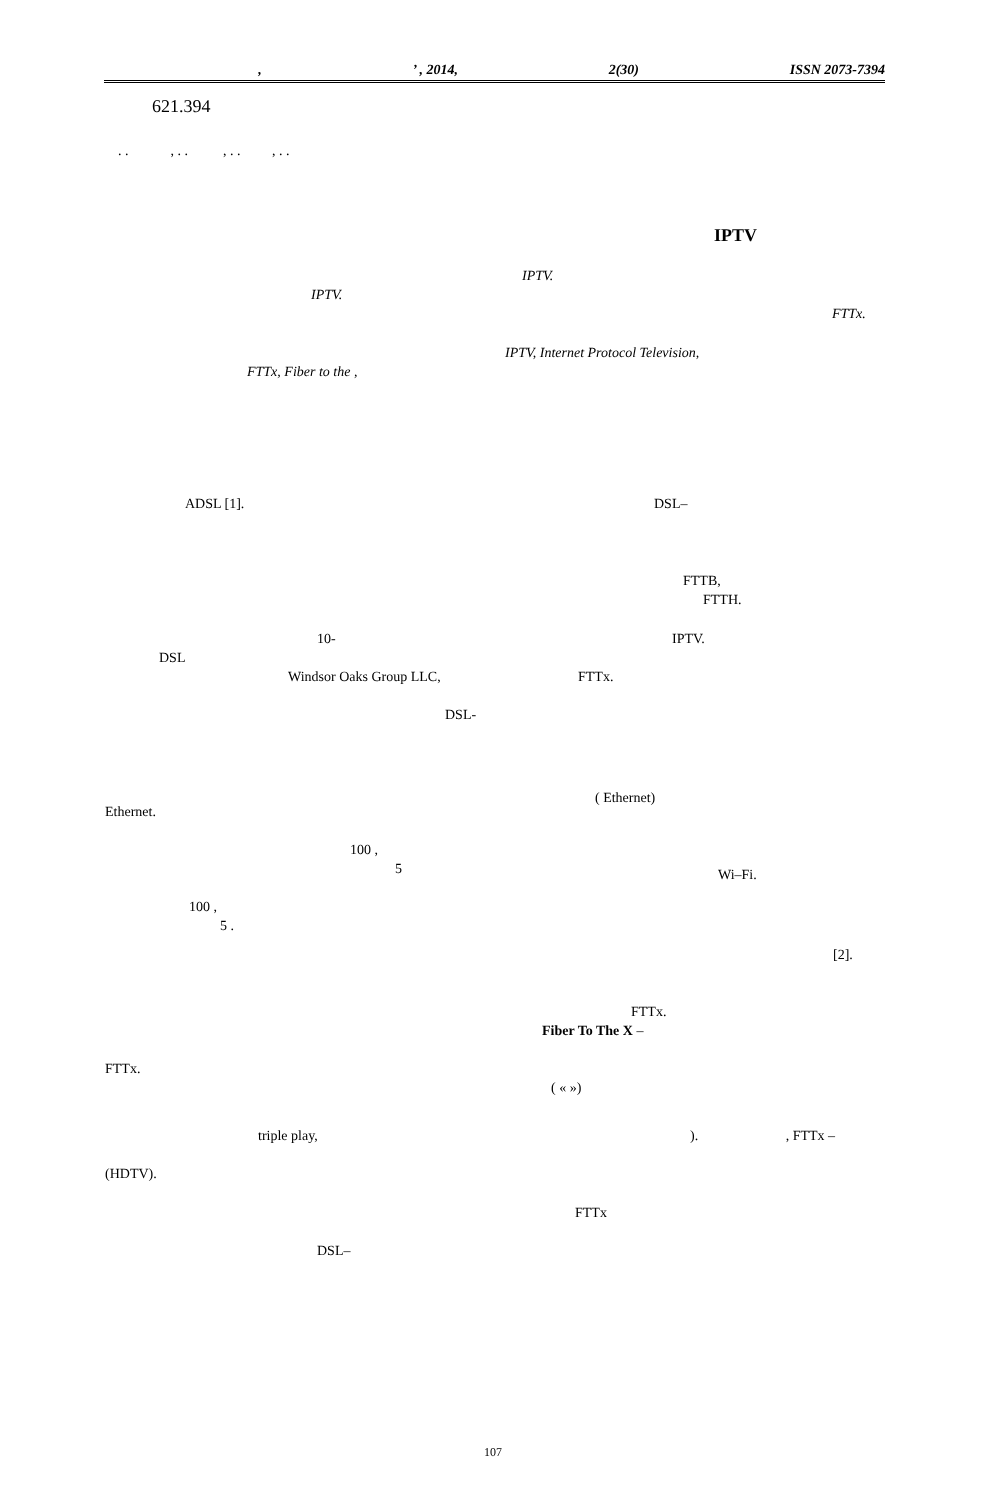,’ , 2014, 2(30) ISSN 2073-7394
621.394
. . , . . , . . , . .
IPTV
IPTV.
IPTV.
FTTx.
IPTV, Internet Protocol Television,
FTTx, Fiber to the ,
ADSL [1]. DSL–
FTTB,
FTTH.
10- IPTV.
DSL
Windsor Oaks Group LLC, FTTx.
DSL-
( Ethernet)
Ethernet.
100 ,
5 Wi–Fi.
100 ,
5 .
[2].
FTTx.
Fiber To The X –
FTTx.
( « »)
triple play, ). , FTTx –
(HDTV).
FTTx
DSL–
107